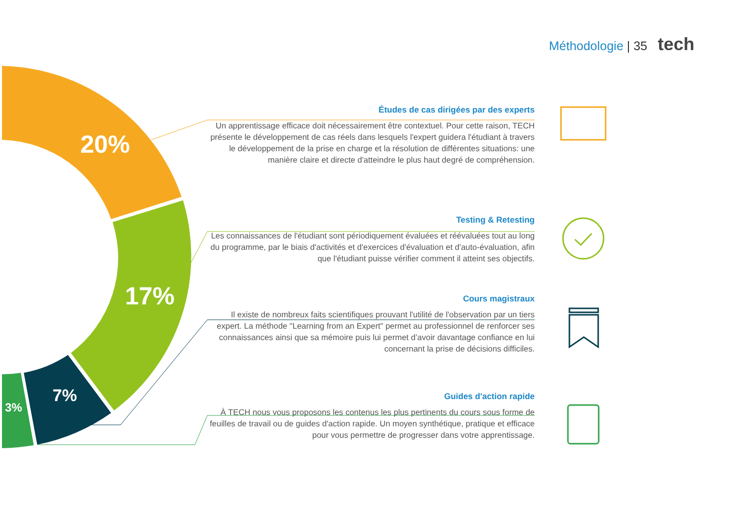Méthodologie | 35 tech
20%
17%
7%
3%
Études de cas dirigées par des experts
Un apprentissage efficace doit nécessairement être contextuel. Pour cette raison, TECH présente le développement de cas réels dans lesquels l'expert guidera l'étudiant à travers le développement de la prise en charge et la résolution de différentes situations: une manière claire et directe d'atteindre le plus haut degré de compréhension.
Testing & Retesting
Les connaissances de l'étudiant sont périodiquement évaluées et réévaluées tout au long du programme, par le biais d'activités et d'exercices d'évaluation et d'auto-évaluation, afin que l'étudiant puisse vérifier comment il atteint ses objectifs.
Cours magistraux
Il existe de nombreux faits scientifiques prouvant l'utilité de l'observation par un tiers expert. La méthode "Learning from an Expert" permet au professionnel de renforcer ses connaissances ainsi que sa mémoire puis lui permet d’avoir davantage confiance en lui concernant la prise de décisions difficiles.
Guides d'action rapide
À TECH nous vous proposons les contenus les plus pertinents du cours sous forme de feuilles de travail ou de guides d'action rapide. Un moyen synthétique, pratique et efficace pour vous permettre de progresser dans votre apprentissage.